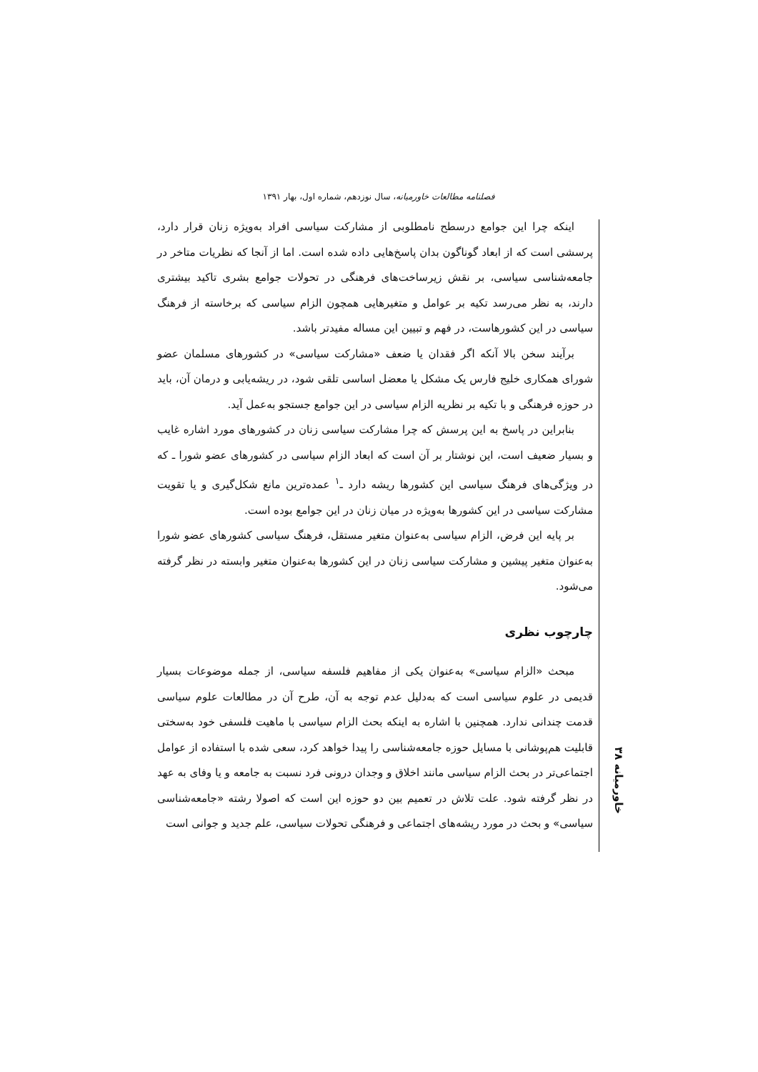فصلنامه مطالعات خاورمیانه، سال نوزدهم، شماره اول، بهار ۱۳۹۱
اینکه چرا این جوامع درسطح نامطلوبی از مشارکت سیاسی افراد به‌ویژه زنان قرار دارد، پرسشی است که از ابعاد گوناگون بدان پاسخ‌هایی داده شده است. اما از آنجا که نظریات متاخر در جامعه‌شناسی سیاسی، بر نقش زیرساخت‌های فرهنگی در تحولات جوامع بشری تاکید بیشتری دارند، به نظر می‌رسد تکیه بر عوامل و متغیرهایی همچون الزام سیاسی که برخاسته از فرهنگ سیاسی در این کشورهاست، در فهم و تبیین این مساله مفیدتر باشد.
برآیند سخن بالا آنکه اگر فقدان یا ضعف «مشارکت سیاسی» در کشورهای مسلمان عضو شورای همکاری خلیج فارس یک مشکل یا معضل اساسی تلقی شود، در ریشه‌یابی و درمان آن، باید در حوزه فرهنگی و با تکیه بر نظریه الزام سیاسی در این جوامع جستجو به‌عمل آید.
بنابراین در پاسخ به این پرسش که چرا مشارکت سیاسی زنان در کشورهای مورد اشاره غایب و بسیار ضعیف است، این نوشتار بر آن است که ابعاد الزام سیاسی در کشورهای عضو شورا ـ که در ویژگی‌های فرهنگ سیاسی این کشورها ریشه دارد ـ<sup>۱</sup> عمده‌ترین مانع شکل‌گیری و یا تقویت مشارکت سیاسی در این کشورها به‌ویژه در میان زنان در این جوامع بوده است.
بر پایه این فرض، الزام سیاسی به‌عنوان متغیر مستقل، فرهنگ سیاسی کشورهای عضو شورا به‌عنوان متغیر پیشین و مشارکت سیاسی زنان در این کشورها به‌عنوان متغیر وابسته در نظر گرفته می‌شود.
چارچوب نظری
مبحث «الزام سیاسی» به‌عنوان یکی از مفاهیم فلسفه سیاسی، از جمله موضوعات بسیار قدیمی در علوم سیاسی است که به‌دلیل عدم توجه به آن، طرح آن در مطالعات علوم سیاسی قدمت چندانی ندارد. همچنین با اشاره به اینکه بحث الزام سیاسی با ماهیت فلسفی خود به‌سختی قابلیت هم‌پوشانی با مسایل حوزه جامعه‌شناسی را پیدا خواهد کرد، سعی شده با استفاده از عوامل اجتماعی‌تر در بحث الزام سیاسی مانند اخلاق و وجدان درونی فرد نسبت به جامعه و یا وفای به عهد در نظر گرفته شود. علت تلاش در تعمیم بین دو حوزه این است که اصولا رشته «جامعه‌شناسی سیاسی» و بحث در مورد ریشه‌های اجتماعی و فرهنگی تحولات سیاسی، علم جدید و جوانی است
خاورمیانه ۳۸